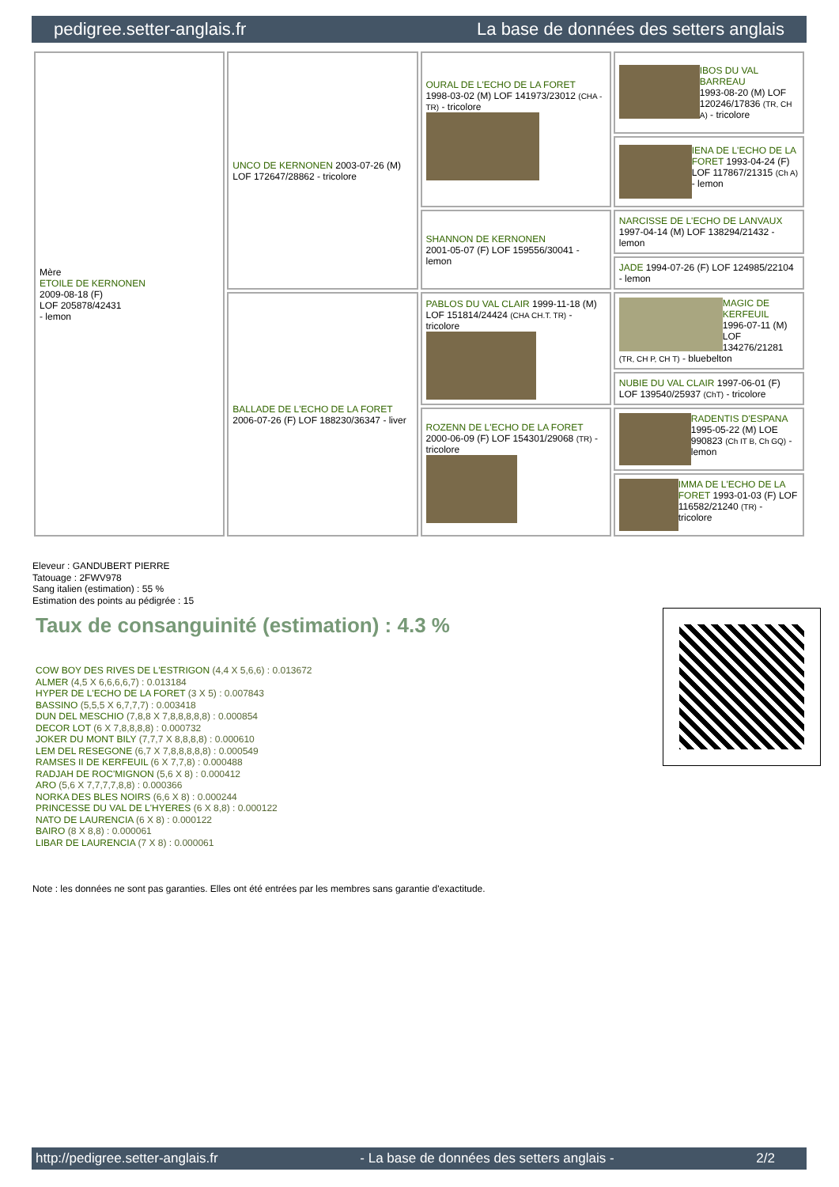pedigree.setter-anglais.fr La base de données des setters anglais
| Mère ETOILE DE KERNONEN 2009-08-18 (F) LOF 205878/42431 - lemon | UNCO DE KERNONEN 2003-07-26 (M) LOF 172647/28862 - tricolore | OURAL DE L'ECHO DE LA FORET 1998-03-02 (M) LOF 141973/23012 (CHA -TR) - tricolore | IBOS DU VAL BARREAU 1993-08-20 (M) LOF 120246/17836 (TR, CH A) - tricolore |
| | | | IENA DE L'ECHO DE LA FORET 1993-04-24 (F) LOF 117867/21315 (Ch A) - lemon |
| | | SHANNON DE KERNONEN 2001-05-07 (F) LOF 159556/30041 - lemon | NARCISSE DE L'ECHO DE LANVAUX 1997-04-14 (M) LOF 138294/21432 - lemon |
| | | | JADE 1994-07-26 (F) LOF 124985/22104 - lemon |
| | BALLADE DE L'ECHO DE LA FORET 2006-07-26 (F) LOF 188230/36347 - liver | PABLOS DU VAL CLAIR 1999-11-18 (M) LOF 151814/24424 (CHA CH.T. TR) - tricolore | MAGIC DE KERFEUIL 1996-07-11 (M) LOF 134276/21281 (TR, CH P, CH T) - bluebelton |
| | | | NUBIE DU VAL CLAIR 1997-06-01 (F) LOF 139540/25937 (ChT) - tricolore |
| | | ROZENN DE L'ECHO DE LA FORET 2000-06-09 (F) LOF 154301/29068 (TR) - tricolore | RADENTIS D'ESPANA 1995-05-22 (M) LOE 990823 (Ch IT B, Ch GQ) - lemon |
| | | | IMMA DE L'ECHO DE LA FORET 1993-01-03 (F) LOF 116582/21240 (TR) - tricolore |
Eleveur : GANDUBERT PIERRE
Tatouage : 2FWV978
Sang italien (estimation) : 55 %
Estimation des points au pédigrée : 15
Taux de consanguinité (estimation) : 4.3 %
COW BOY DES RIVES DE L'ESTRIGON (4,4 X 5,6,6) : 0.013672
ALMER (4,5 X 6,6,6,6,7) : 0.013184
HYPER DE L'ECHO DE LA FORET (3 X 5) : 0.007843
BASSINO (5,5,5 X 6,7,7,7) : 0.003418
DUN DEL MESCHIO (7,8,8 X 7,8,8,8,8,8) : 0.000854
DECOR LOT (6 X 7,8,8,8,8) : 0.000732
JOKER DU MONT BILY (7,7,7 X 8,8,8,8) : 0.000610
LEM DEL RESEGONE (6,7 X 7,8,8,8,8,8) : 0.000549
RAMSES II DE KERFEUIL (6 X 7,7,8) : 0.000488
RADJAH DE ROC'MIGNON (5,6 X 8) : 0.000412
ARO (5,6 X 7,7,7,7,8,8) : 0.000366
NORKA DES BLES NOIRS (6,6 X 8) : 0.000244
PRINCESSE DU VAL DE L'HYERES (6 X 8,8) : 0.000122
NATO DE LAURENCIA (6 X 8) : 0.000122
BAIRO (8 X 8,8) : 0.000061
LIBAR DE LAURENCIA (7 X 8) : 0.000061
Note : les données ne sont pas garanties. Elles ont été entrées par les membres sans garantie d'exactitude.
http://pedigree.setter-anglais.fr - La base de données des setters anglais - 2/2